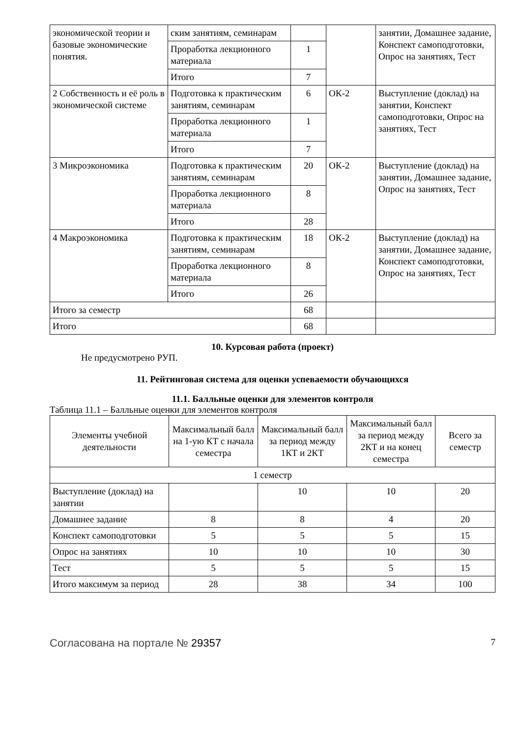| экономической теории и базовые экономические понятия. | ским занятиям, семинарам | | | занятии, Домашнее задание, Конспект самоподготовки, Опрос на занятиях, Тест |
| | Проработка лекционного материала | 1 | | |
| | Итого | 7 | | |
| 2 Собственность и её роль в экономической системе | Подготовка к практическим занятиям, семинарам | 6 | ОК-2 | Выступление (доклад) на занятии, Конспект самоподготовки, Опрос на занятиях, Тест |
| | Проработка лекционного материала | 1 | | |
| | Итого | 7 | | |
| 3 Микроэкономика | Подготовка к практическим занятиям, семинарам | 20 | ОК-2 | Выступление (доклад) на занятии, Домашнее задание, Опрос на занятиях, Тест |
| | Проработка лекционного материала | 8 | | |
| | Итого | 28 | | |
| 4 Макроэкономика | Подготовка к практическим занятиям, семинарам | 18 | ОК-2 | Выступление (доклад) на занятии, Домашнее задание, Конспект самоподготовки, Опрос на занятиях, Тест |
| | Проработка лекционного материала | 8 | | |
| | Итого | 26 | | |
| Итого за семестр | | 68 | | |
| Итого | | 68 | | |
10. Курсовая работа (проект)
Не предусмотрено РУП.
11. Рейтинговая система для оценки успеваемости обучающихся
11.1. Балльные оценки для элементов контроля
Таблица 11.1 – Балльные оценки для элементов контроля
| Элементы учебной деятельности | Максимальный балл на 1-ую КТ с начала семестра | Максимальный балл за период между 1КТ и 2КТ | Максимальный балл за период между 2КТ и на конец семестра | Всего за семестр |
| --- | --- | --- | --- | --- |
| 1 семестр | | | | |
| Выступление (доклад) на занятии | | 10 | 10 | 20 |
| Домашнее задание | 8 | 8 | 4 | 20 |
| Конспект самоподготовки | 5 | 5 | 5 | 15 |
| Опрос на занятиях | 10 | 10 | 10 | 30 |
| Тест | 5 | 5 | 5 | 15 |
| Итого максимум за период | 28 | 38 | 34 | 100 |
Согласована на портале № 29357 7